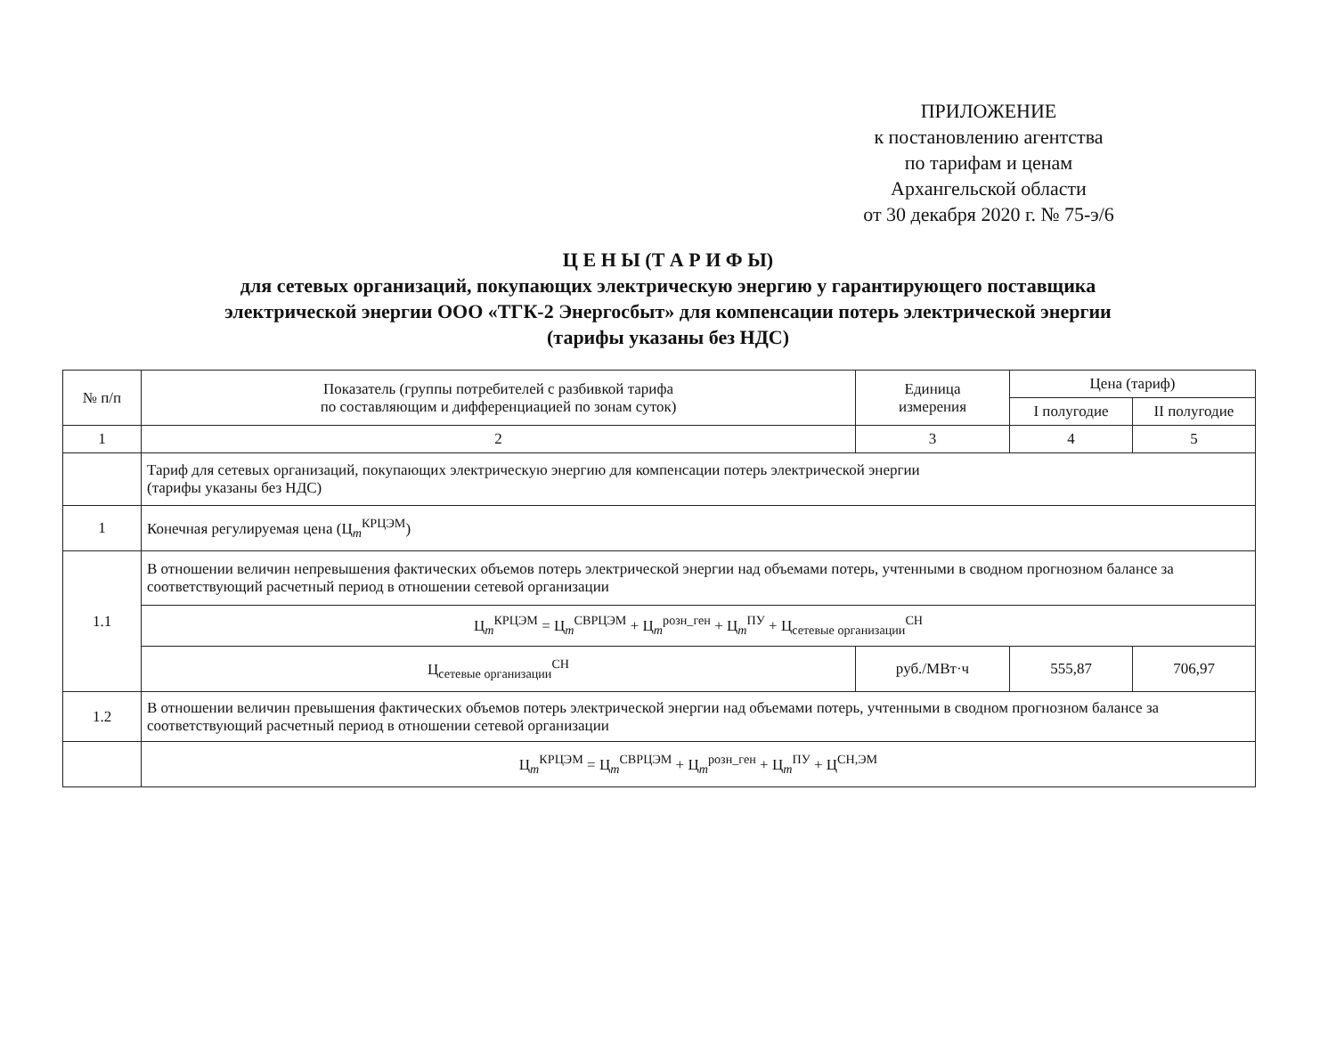ПРИЛОЖЕНИЕ
к постановлению агентства
по тарифам и ценам
Архангельской области
от 30 декабря 2020 г. № 75-э/6
Ц Е Н Ы (Т А Р И Ф Ы)
для сетевых организаций, покупающих электрическую энергию у гарантирующего поставщика
электрической энергии ООО «ТГК-2 Энергосбыт» для компенсации потерь электрической энергии
(тарифы указаны без НДС)
| № п/п | Показатель (группы потребителей с разбивкой тарифа по составляющим и дифференциацией по зонам суток) | Единица измерения | Цена (тариф) | |
| --- | --- | --- | --- | --- |
| | | | I полугодие | II полугодие |
| 1 | 2 | 3 | 4 | 5 |
| | Тариф для сетевых организаций, покупающих электрическую энергию для компенсации потерь электрической энергии (тарифы указаны без НДС) | | | |
| 1 | Конечная регулируемая цена (Ц<sub>m</sub><sup>КРЦЭМ</sup>) | | | |
| 1.1 | В отношении величин непревышения фактических объемов потерь электрической энергии над объемами потерь, учтенными в сводном прогнозном балансе за соответствующий расчетный период в отношении сетевой организации | | | |
| | Ц<sub>m</sub><sup>КРЦЭМ</sup> = Ц<sub>m</sub><sup>СВРЦЭМ</sup> + Ц<sub>m</sub><sup>розн_ген</sup> + Ц<sub>m</sub><sup>ПУ</sup> + Ц<sub>сетевые организации</sub><sup>СН</sup> | | | |
| | Ц<sub>сетевые организации</sub><sup>СН</sup> | руб./МВт·ч | 555,87 | 706,97 |
| 1.2 | В отношении величин превышения фактических объемов потерь электрической энергии над объемами потерь, учтенными в сводном прогнозном балансе за соответствующий расчетный период в отношении сетевой организации | | | |
| | Ц<sub>m</sub><sup>КРЦЭМ</sup> = Ц<sub>m</sub><sup>СВРЦЭМ</sup> + Ц<sub>m</sub><sup>розн_ген</sup> + Ц<sub>m</sub><sup>ПУ</sup> + Ц<sup>СН,ЭМ</sup> | | | |